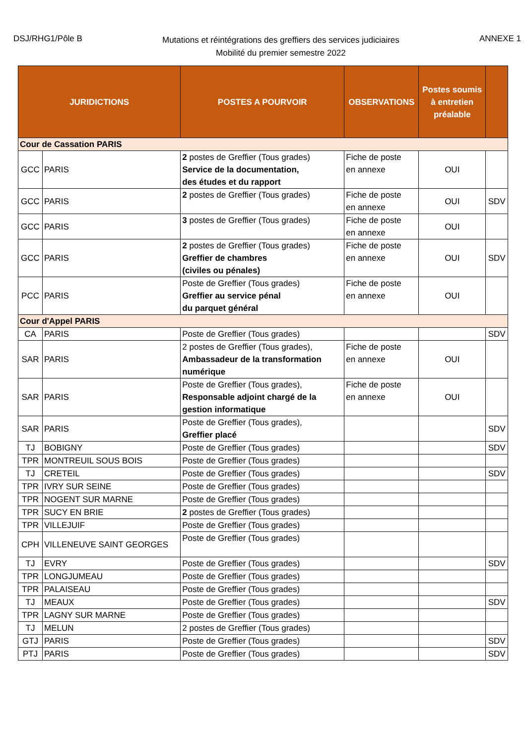DSJ/RHG1/Pôle B
Mutations et réintégrations des greffiers des services judiciaires
Mobilité du premier semestre 2022
ANNEXE 1
| JURIDICTIONS | | POSTES A POURVOIR | OBSERVATIONS | Postes soumis à entretien préalable | |
| --- | --- | --- | --- | --- | --- |
| Cour de Cassation PARIS | | | | | |
| GCC | PARIS | 2 postes de Greffier (Tous grades) Service de la documentation, des études et du rapport | Fiche de poste en annexe | OUI | |
| GCC | PARIS | 2 postes de Greffier (Tous grades) | Fiche de poste en annexe | OUI | SDV |
| GCC | PARIS | 3 postes de Greffier (Tous grades) | Fiche de poste en annexe | OUI | |
| GCC | PARIS | 2 postes de Greffier (Tous grades) Greffier de chambres (civiles ou pénales) | Fiche de poste en annexe | OUI | SDV |
| PCC | PARIS | Poste de Greffier (Tous grades) Greffier au service pénal du parquet général | Fiche de poste en annexe | OUI | |
| Cour d'Appel PARIS | | | | | |
| CA | PARIS | Poste de Greffier (Tous grades) | | | SDV |
| SAR | PARIS | 2 postes de Greffier (Tous grades), Ambassadeur de la transformation numérique | Fiche de poste en annexe | OUI | |
| SAR | PARIS | Poste de Greffier (Tous grades), Responsable adjoint chargé de la gestion informatique | Fiche de poste en annexe | OUI | |
| SAR | PARIS | Poste de Greffier (Tous grades), Greffier placé | | | SDV |
| TJ | BOBIGNY | Poste de Greffier (Tous grades) | | | SDV |
| TPR | MONTREUIL SOUS BOIS | Poste de Greffier (Tous grades) | | | |
| TJ | CRETEIL | Poste de Greffier (Tous grades) | | | SDV |
| TPR | IVRY SUR SEINE | Poste de Greffier (Tous grades) | | | |
| TPR | NOGENT SUR MARNE | Poste de Greffier (Tous grades) | | | |
| TPR | SUCY EN BRIE | 2 postes de Greffier (Tous grades) | | | |
| TPR | VILLEJUIF | Poste de Greffier (Tous grades) | | | |
| CPH | VILLENEUVE SAINT GEORGES | Poste de Greffier (Tous grades) | | | |
| TJ | EVRY | Poste de Greffier (Tous grades) | | | SDV |
| TPR | LONGJUMEAU | Poste de Greffier (Tous grades) | | | |
| TPR | PALAISEAU | Poste de Greffier (Tous grades) | | | |
| TJ | MEAUX | Poste de Greffier (Tous grades) | | | SDV |
| TPR | LAGNY SUR MARNE | Poste de Greffier (Tous grades) | | | |
| TJ | MELUN | 2 postes de Greffier (Tous grades) | | | |
| GTJ | PARIS | Poste de Greffier (Tous grades) | | | SDV |
| PTJ | PARIS | Poste de Greffier (Tous grades) | | | SDV |